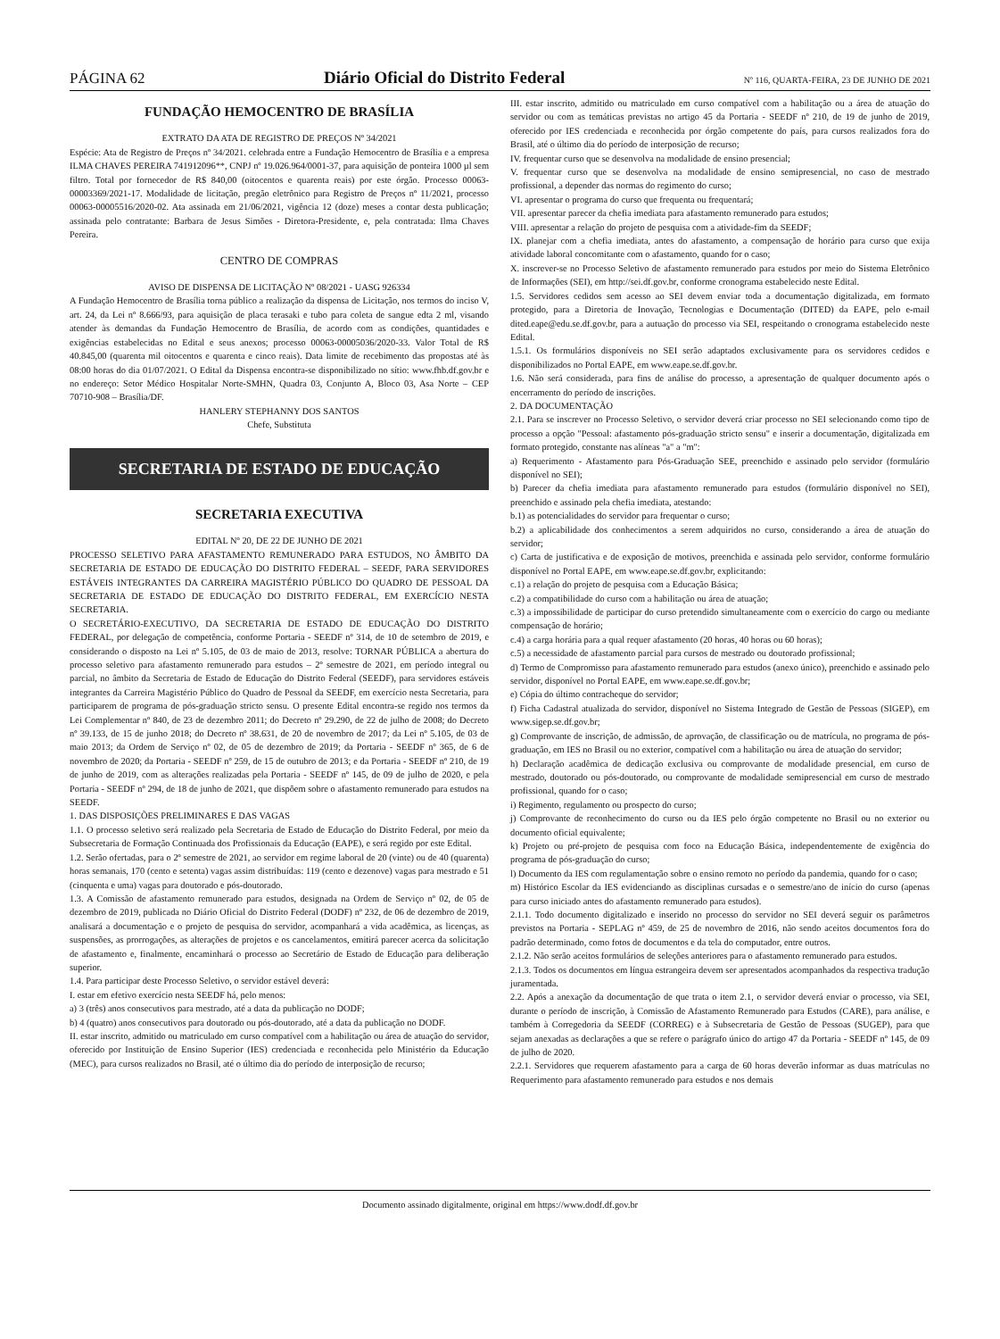PÁGINA 62 Diário Oficial do Distrito Federal Nº 116, QUARTA-FEIRA, 23 DE JUNHO DE 2021
FUNDAÇÃO HEMOCENTRO DE BRASÍLIA
EXTRATO DA ATA DE REGISTRO DE PREÇOS Nº 34/2021
Espécie: Ata de Registro de Preços nº 34/2021. celebrada entre a Fundação Hemocentro de Brasília e a empresa ILMA CHAVES PEREIRA 741912096**, CNPJ nº 19.026.964/0001-37, para aquisição de ponteira 1000 µl sem filtro. Total por fornecedor de R$ 840,00 (oitocentos e quarenta reais) por este órgão. Processo 00063-00003369/2021-17. Modalidade de licitação, pregão eletrônico para Registro de Preços nº 11/2021, processo 00063-00005516/2020-02. Ata assinada em 21/06/2021, vigência 12 (doze) meses a contar desta publicação; assinada pelo contratante: Barbara de Jesus Simões - Diretora-Presidente, e, pela contratada: Ilma Chaves Pereira.
CENTRO DE COMPRAS
AVISO DE DISPENSA DE LICITAÇÃO Nº 08/2021 - UASG 926334
A Fundação Hemocentro de Brasília torna público a realização da dispensa de Licitação, nos termos do inciso V, art. 24, da Lei nº 8.666/93, para aquisição de placa terasaki e tubo para coleta de sangue edta 2 ml, visando atender às demandas da Fundação Hemocentro de Brasília, de acordo com as condições, quantidades e exigências estabelecidas no Edital e seus anexos; processo 00063-00005036/2020-33. Valor Total de R$ 40.845,00 (quarenta mil oitocentos e quarenta e cinco reais). Data limite de recebimento das propostas até às 08:00 horas do dia 01/07/2021. O Edital da Dispensa encontra-se disponibilizado no sítio: www.fhb.df.gov.br e no endereço: Setor Médico Hospitalar Norte-SMHN, Quadra 03, Conjunto A, Bloco 03, Asa Norte – CEP 70710-908 – Brasília/DF.
HANLERY STEPHANNY DOS SANTOS
Chefe, Substituta
SECRETARIA DE ESTADO DE EDUCAÇÃO
SECRETARIA EXECUTIVA
EDITAL Nº 20, DE 22 DE JUNHO DE 2021
PROCESSO SELETIVO PARA AFASTAMENTO REMUNERADO PARA ESTUDOS, NO ÂMBITO DA SECRETARIA DE ESTADO DE EDUCAÇÃO DO DISTRITO FEDERAL – SEEDF, PARA SERVIDORES ESTÁVEIS INTEGRANTES DA CARREIRA MAGISTÉRIO PÚBLICO DO QUADRO DE PESSOAL DA SECRETARIA DE ESTADO DE EDUCAÇÃO DO DISTRITO FEDERAL, EM EXERCÍCIO NESTA SECRETARIA.
O SECRETÁRIO-EXECUTIVO, DA SECRETARIA DE ESTADO DE EDUCAÇÃO DO DISTRITO FEDERAL, por delegação de competência, conforme Portaria - SEEDF nº 314, de 10 de setembro de 2019, e considerando o disposto na Lei nº 5.105, de 03 de maio de 2013, resolve: TORNAR PÚBLICA a abertura do processo seletivo para afastamento remunerado para estudos – 2º semestre de 2021, em período integral ou parcial, no âmbito da Secretaria de Estado de Educação do Distrito Federal (SEEDF), para servidores estáveis integrantes da Carreira Magistério Público do Quadro de Pessoal da SEEDF, em exercício nesta Secretaria, para participarem de programa de pós-graduação stricto sensu. O presente Edital encontra-se regido nos termos da Lei Complementar nº 840, de 23 de dezembro 2011; do Decreto nº 29.290, de 22 de julho de 2008; do Decreto nº 39.133, de 15 de junho 2018; do Decreto nº 38.631, de 20 de novembro de 2017; da Lei nº 5.105, de 03 de maio 2013; da Ordem de Serviço nº 02, de 05 de dezembro de 2019; da Portaria - SEEDF nº 365, de 6 de novembro de 2020; da Portaria - SEEDF nº 259, de 15 de outubro de 2013; e da Portaria - SEEDF nº 210, de 19 de junho de 2019, com as alterações realizadas pela Portaria - SEEDF nº 145, de 09 de julho de 2020, e pela Portaria - SEEDF nº 294, de 18 de junho de 2021, que dispõem sobre o afastamento remunerado para estudos na SEEDF.
1. DAS DISPOSIÇÕES PRELIMINARES E DAS VAGAS
1.1. O processo seletivo será realizado pela Secretaria de Estado de Educação do Distrito Federal, por meio da Subsecretaria de Formação Continuada dos Profissionais da Educação (EAPE), e será regido por este Edital.
1.2. Serão ofertadas, para o 2º semestre de 2021, ao servidor em regime laboral de 20 (vinte) ou de 40 (quarenta) horas semanais, 170 (cento e setenta) vagas assim distribuídas: 119 (cento e dezenove) vagas para mestrado e 51 (cinquenta e uma) vagas para doutorado e pós-doutorado.
1.3. A Comissão de afastamento remunerado para estudos, designada na Ordem de Serviço nº 02, de 05 de dezembro de 2019, publicada no Diário Oficial do Distrito Federal (DODF) nº 232, de 06 de dezembro de 2019, analisará a documentação e o projeto de pesquisa do servidor, acompanhará a vida acadêmica, as licenças, as suspensões, as prorrogações, as alterações de projetos e os cancelamentos, emitirá parecer acerca da solicitação de afastamento e, finalmente, encaminhará o processo ao Secretário de Estado de Educação para deliberação superior.
1.4. Para participar deste Processo Seletivo, o servidor estável deverá:
I. estar em efetivo exercício nesta SEEDF há, pelo menos:
a) 3 (três) anos consecutivos para mestrado, até a data da publicação no DODF;
b) 4 (quatro) anos consecutivos para doutorado ou pós-doutorado, até a data da publicação no DODF.
II. estar inscrito, admitido ou matriculado em curso compatível com a habilitação ou área de atuação do servidor, oferecido por Instituição de Ensino Superior (IES) credenciada e reconhecida pelo Ministério da Educação (MEC), para cursos realizados no Brasil, até o último dia do período de interposição de recurso;
III. estar inscrito, admitido ou matriculado em curso compatível com a habilitação ou a área de atuação do servidor ou com as temáticas previstas no artigo 45 da Portaria - SEEDF nº 210, de 19 de junho de 2019, oferecido por IES credenciada e reconhecida por órgão competente do país, para cursos realizados fora do Brasil, até o último dia do período de interposição de recurso;
IV. frequentar curso que se desenvolva na modalidade de ensino presencial;
V. frequentar curso que se desenvolva na modalidade de ensino semipresencial, no caso de mestrado profissional, a depender das normas do regimento do curso;
VI. apresentar o programa do curso que frequenta ou frequentará;
VII. apresentar parecer da chefia imediata para afastamento remunerado para estudos;
VIII. apresentar a relação do projeto de pesquisa com a atividade-fim da SEEDF;
IX. planejar com a chefia imediata, antes do afastamento, a compensação de horário para curso que exija atividade laboral concomitante com o afastamento, quando for o caso;
X. inscrever-se no Processo Seletivo de afastamento remunerado para estudos por meio do Sistema Eletrônico de Informações (SEI), em http://sei.df.gov.br, conforme cronograma estabelecido neste Edital.
1.5. Servidores cedidos sem acesso ao SEI devem enviar toda a documentação digitalizada, em formato protegido, para a Diretoria de Inovação, Tecnologias e Documentação (DITED) da EAPE, pelo e-mail dited.eape@edu.se.df.gov.br, para a autuação do processo via SEI, respeitando o cronograma estabelecido neste Edital.
1.5.1. Os formulários disponíveis no SEI serão adaptados exclusivamente para os servidores cedidos e disponibilizados no Portal EAPE, em www.eape.se.df.gov.br.
1.6. Não será considerada, para fins de análise do processo, a apresentação de qualquer documento após o encerramento do período de inscrições.
2. DA DOCUMENTAÇÃO
2.1. Para se inscrever no Processo Seletivo, o servidor deverá criar processo no SEI selecionando como tipo de processo a opção "Pessoal: afastamento pós-graduação stricto sensu" e inserir a documentação, digitalizada em formato protegido, constante nas alíneas "a" a "m":
a) Requerimento - Afastamento para Pós-Graduação SEE, preenchido e assinado pelo servidor (formulário disponível no SEI);
b) Parecer da chefia imediata para afastamento remunerado para estudos (formulário disponível no SEI), preenchido e assinado pela chefia imediata, atestando:
b.1) as potencialidades do servidor para frequentar o curso;
b.2) a aplicabilidade dos conhecimentos a serem adquiridos no curso, considerando a área de atuação do servidor;
c) Carta de justificativa e de exposição de motivos, preenchida e assinada pelo servidor, conforme formulário disponível no Portal EAPE, em www.eape.se.df.gov.br, explicitando:
c.1) a relação do projeto de pesquisa com a Educação Básica;
c.2) a compatibilidade do curso com a habilitação ou área de atuação;
c.3) a impossibilidade de participar do curso pretendido simultaneamente com o exercício do cargo ou mediante compensação de horário;
c.4) a carga horária para a qual requer afastamento (20 horas, 40 horas ou 60 horas);
c.5) a necessidade de afastamento parcial para cursos de mestrado ou doutorado profissional;
d) Termo de Compromisso para afastamento remunerado para estudos (anexo único), preenchido e assinado pelo servidor, disponível no Portal EAPE, em www.eape.se.df.gov.br;
e) Cópia do último contracheque do servidor;
f) Ficha Cadastral atualizada do servidor, disponível no Sistema Integrado de Gestão de Pessoas (SIGEP), em www.sigep.se.df.gov.br;
g) Comprovante de inscrição, de admissão, de aprovação, de classificação ou de matrícula, no programa de pós-graduação, em IES no Brasil ou no exterior, compatível com a habilitação ou área de atuação do servidor;
h) Declaração acadêmica de dedicação exclusiva ou comprovante de modalidade presencial, em curso de mestrado, doutorado ou pós-doutorado, ou comprovante de modalidade semipresencial em curso de mestrado profissional, quando for o caso;
i) Regimento, regulamento ou prospecto do curso;
j) Comprovante de reconhecimento do curso ou da IES pelo órgão competente no Brasil ou no exterior ou documento oficial equivalente;
k) Projeto ou pré-projeto de pesquisa com foco na Educação Básica, independentemente de exigência do programa de pós-graduação do curso;
l) Documento da IES com regulamentação sobre o ensino remoto no período da pandemia, quando for o caso;
m) Histórico Escolar da IES evidenciando as disciplinas cursadas e o semestre/ano de início do curso (apenas para curso iniciado antes do afastamento remunerado para estudos).
2.1.1. Todo documento digitalizado e inserido no processo do servidor no SEI deverá seguir os parâmetros previstos na Portaria - SEPLAG nº 459, de 25 de novembro de 2016, não sendo aceitos documentos fora do padrão determinado, como fotos de documentos e da tela do computador, entre outros.
2.1.2. Não serão aceitos formulários de seleções anteriores para o afastamento remunerado para estudos.
2.1.3. Todos os documentos em língua estrangeira devem ser apresentados acompanhados da respectiva tradução juramentada.
2.2. Após a anexação da documentação de que trata o item 2.1, o servidor deverá enviar o processo, via SEI, durante o período de inscrição, à Comissão de Afastamento Remunerado para Estudos (CARE), para análise, e também à Corregedoria da SEEDF (CORREG) e à Subsecretaria de Gestão de Pessoas (SUGEP), para que sejam anexadas as declarações a que se refere o parágrafo único do artigo 47 da Portaria - SEEDF nº 145, de 09 de julho de 2020.
2.2.1. Servidores que requerem afastamento para a carga de 60 horas deverão informar as duas matrículas no Requerimento para afastamento remunerado para estudos e nos demais
Documento assinado digitalmente, original em https://www.dodf.df.gov.br